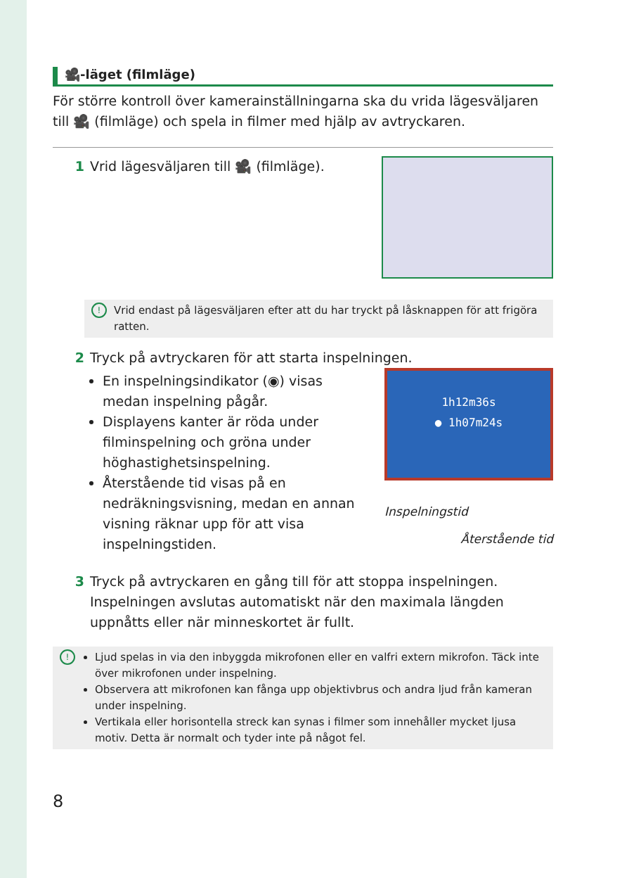🎥-läget (filmläge)
För större kontroll över kamerainställningarna ska du vrida lägesväljaren till 🎥 (filmläge) och spela in filmer med hjälp av avtryckaren.
1 Vrid lägesväljaren till 🎥 (filmläge).
! Vrid endast på lägesväljaren efter att du har tryckt på låsknappen för att frigöra ratten.
2 Tryck på avtryckaren för att starta inspelningen.
En inspelningsindikator (◉) visas medan inspelning pågår.
Displayens kanter är röda under filminspelning och gröna under höghastighetsinspelning.
Återstående tid visas på en nedräkningsvisning, medan en annan visning räknar upp för att visa inspelningstiden.
1h12m36s
● 1h07m24s
Inspelningstid
Återstående tid
3 Tryck på avtryckaren en gång till för att stoppa inspelningen. Inspelningen avslutas automatiskt när den maximala längden uppnåtts eller när minneskortet är fullt.
!
Ljud spelas in via den inbyggda mikrofonen eller en valfri extern mikrofon. Täck inte över mikrofonen under inspelning.
Observera att mikrofonen kan fånga upp objektivbrus och andra ljud från kameran under inspelning.
Vertikala eller horisontella streck kan synas i filmer som innehåller mycket ljusa motiv. Detta är normalt och tyder inte på något fel.
8